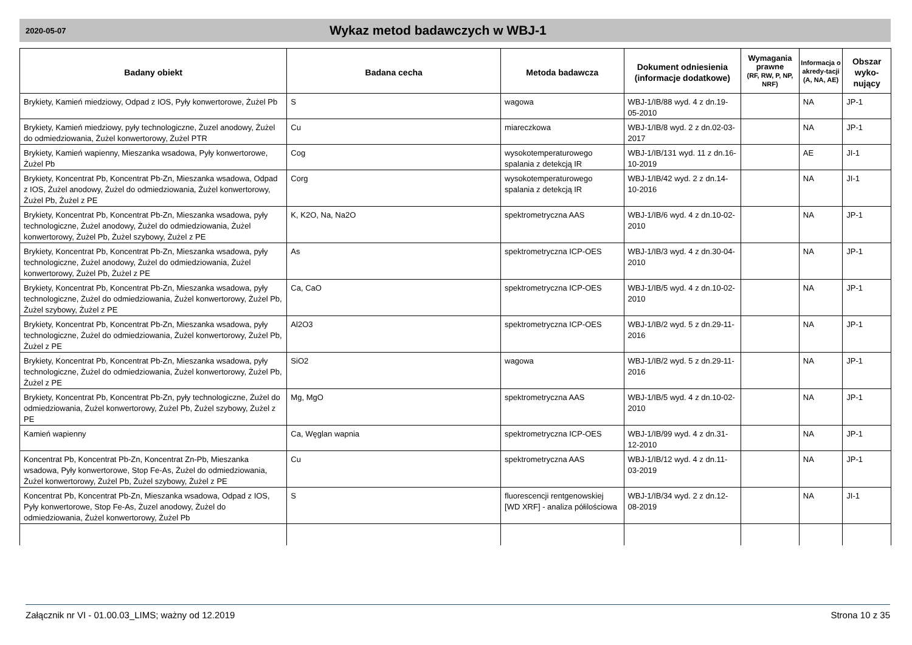2020-05-07
Wykaz metod badawczych w WBJ-1
| Badany obiekt | Badana cecha | Metoda badawcza | Dokument odniesienia (informacje dodatkowe) | Wymagania prawne (RF, RW, P, NP, NRF) | Informacja o akredy-tacji (A, NA, AE) | Obszar wyko-nujący |
| --- | --- | --- | --- | --- | --- | --- |
| Brykiety, Kamień miedziowy, Odpad z IOS, Pyły konwertorowe, Żużel Pb | S | wagowa | WBJ-1/IB/88 wyd. 4 z dn.19-05-2010 | | NA | JP-1 |
| Brykiety, Kamień miedziowy, pyły technologiczne, Żuzel anodowy, Żużel do odmiedziowania, Żużel konwertorowy, Żużel PTR | Cu | miareczkowa | WBJ-1/IB/8 wyd. 2 z dn.02-03-2017 | | NA | JP-1 |
| Brykiety, Kamień wapienny, Mieszanka wsadowa, Pyły konwertorowe, Żużel Pb | Cog | wysokotemperaturowego spalania z detekcją IR | WBJ-1/IB/131 wyd. 11 z dn.16-10-2019 | | AE | JI-1 |
| Brykiety, Koncentrat Pb, Koncentrat Pb-Zn, Mieszanka wsadowa, Odpad z IOS, Żużel anodowy, Żużel do odmiedziowania, Żużel konwertorowy, Żużel Pb, Żużel z PE | Corg | wysokotemperaturowego spalania z detekcją IR | WBJ-1/IB/42 wyd. 2 z dn.14-10-2016 | | NA | JI-1 |
| Brykiety, Koncentrat Pb, Koncentrat Pb-Zn, Mieszanka wsadowa, pyły technologiczne, Żużel anodowy, Żużel do odmiedziowania, Żużel konwertorowy, Żużel Pb, Żużel szybowy, Żużel z PE | K, K2O, Na, Na2O | spektrometryczna AAS | WBJ-1/IB/6 wyd. 4 z dn.10-02-2010 | | NA | JP-1 |
| Brykiety, Koncentrat Pb, Koncentrat Pb-Zn, Mieszanka wsadowa, pyły technologiczne, Żużel anodowy, Żużel do odmiedziowania, Żużel konwertorowy, Żużel Pb, Żużel z PE | As | spektrometryczna ICP-OES | WBJ-1/IB/3 wyd. 4 z dn.30-04-2010 | | NA | JP-1 |
| Brykiety, Koncentrat Pb, Koncentrat Pb-Zn, Mieszanka wsadowa, pyły technologiczne, Żużel do odmiedziowania, Żużel konwertorowy, Żużel Pb, Żużel szybowy, Żużel z PE | Ca, CaO | spektrometryczna ICP-OES | WBJ-1/IB/5 wyd. 4 z dn.10-02-2010 | | NA | JP-1 |
| Brykiety, Koncentrat Pb, Koncentrat Pb-Zn, Mieszanka wsadowa, pyły technologiczne, Żużel do odmiedziowania, Żużel konwertorowy, Żużel Pb, Żużel z PE | Al2O3 | spektrometryczna ICP-OES | WBJ-1/IB/2 wyd. 5 z dn.29-11-2016 | | NA | JP-1 |
| Brykiety, Koncentrat Pb, Koncentrat Pb-Zn, Mieszanka wsadowa, pyły technologiczne, Żużel do odmiedziowania, Żużel konwertorowy, Żużel Pb, Żużel z PE | SiO2 | wagowa | WBJ-1/IB/2 wyd. 5 z dn.29-11-2016 | | NA | JP-1 |
| Brykiety, Koncentrat Pb, Koncentrat Pb-Zn, pyły technologiczne, Żużel do odmiedziowania, Żużel konwertorowy, Żużel Pb, Żużel szybowy, Żużel z PE | Mg, MgO | spektrometryczna AAS | WBJ-1/IB/5 wyd. 4 z dn.10-02-2010 | | NA | JP-1 |
| Kamień wapienny | Ca, Węglan wapnia | spektrometryczna ICP-OES | WBJ-1/IB/99 wyd. 4 z dn.31-12-2010 | | NA | JP-1 |
| Koncentrat Pb, Koncentrat Pb-Zn, Koncentrat Zn-Pb, Mieszanka wsadowa, Pyły konwertorowe, Stop Fe-As, Żużel do odmiedziowania, Żużel konwertorowy, Żużel Pb, Żużel szybowy, Żużel z PE | Cu | spektrometryczna AAS | WBJ-1/IB/12 wyd. 4 z dn.11-03-2019 | | NA | JP-1 |
| Koncentrat Pb, Koncentrat Pb-Zn, Mieszanka wsadowa, Odpad z IOS, Pyły konwertorowe, Stop Fe-As, Żuzel anodowy, Żużel do odmiedziowania, Żużel konwertorowy, Żużel Pb | S | fluorescencji rentgenowskiej [WD XRF] - analiza półilościowa | WBJ-1/IB/34 wyd. 2 z dn.12-08-2019 | | NA | JI-1 |
Załącznik nr VI - 01.00.03_LIMS; ważny od 12.2019 Strona 10 z 35